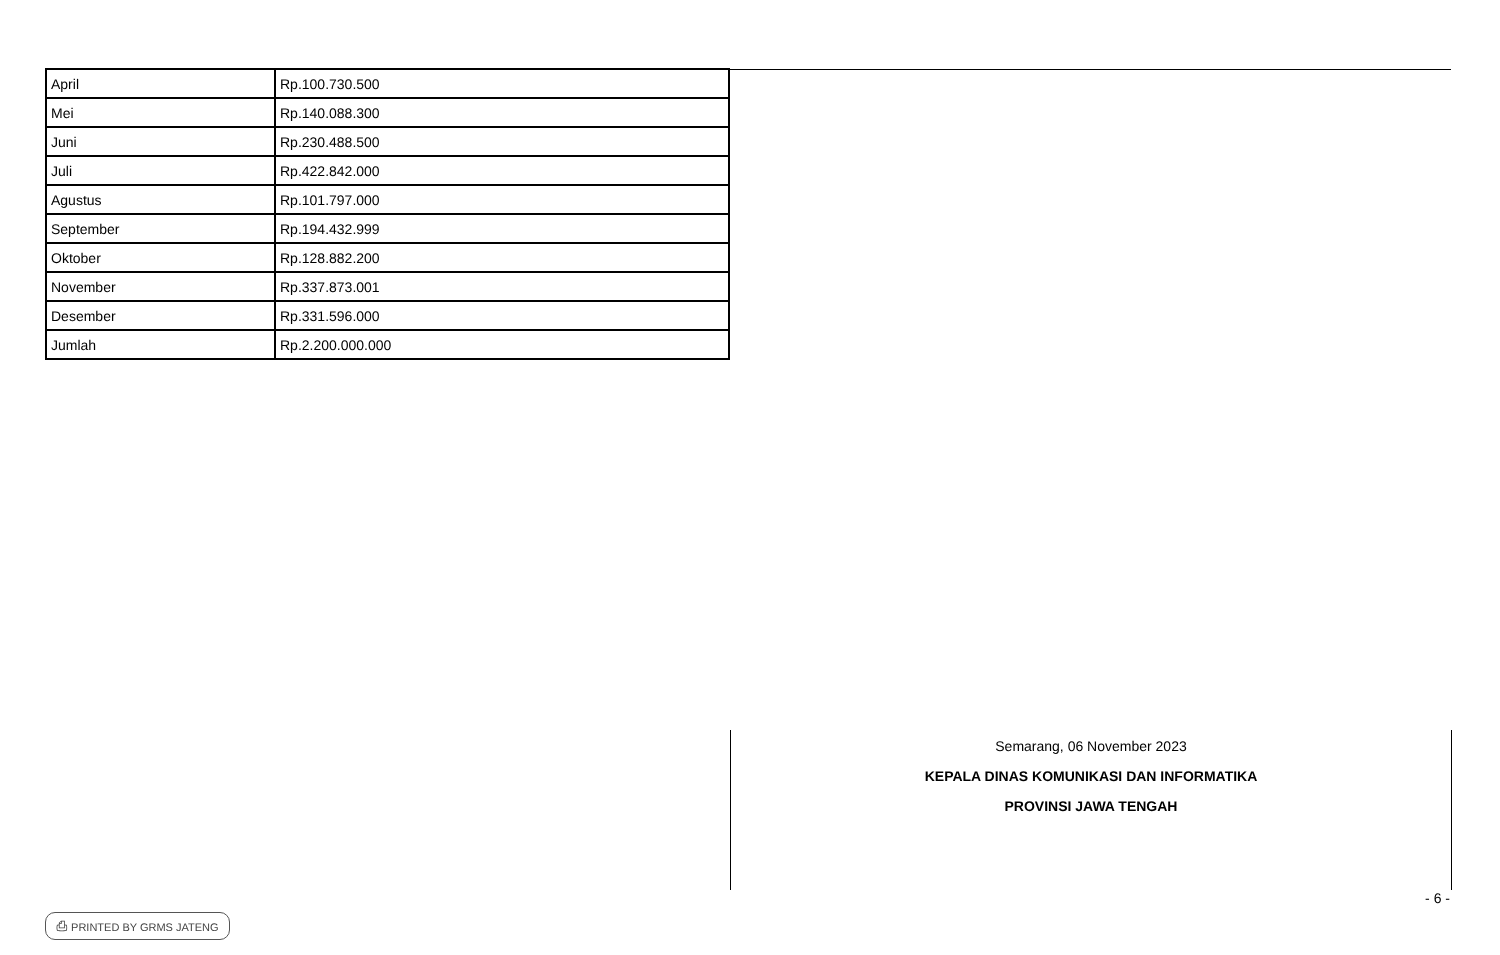| April | Rp.100.730.500 |
| Mei | Rp.140.088.300 |
| Juni | Rp.230.488.500 |
| Juli | Rp.422.842.000 |
| Agustus | Rp.101.797.000 |
| September | Rp.194.432.999 |
| Oktober | Rp.128.882.200 |
| November | Rp.337.873.001 |
| Desember | Rp.331.596.000 |
| Jumlah | Rp.2.200.000.000 |
Semarang, 06 November 2023
KEPALA DINAS KOMUNIKASI DAN INFORMATIKA
PROVINSI JAWA TENGAH
- 6 -
⎙ PRINTED BY GRMS JATENG